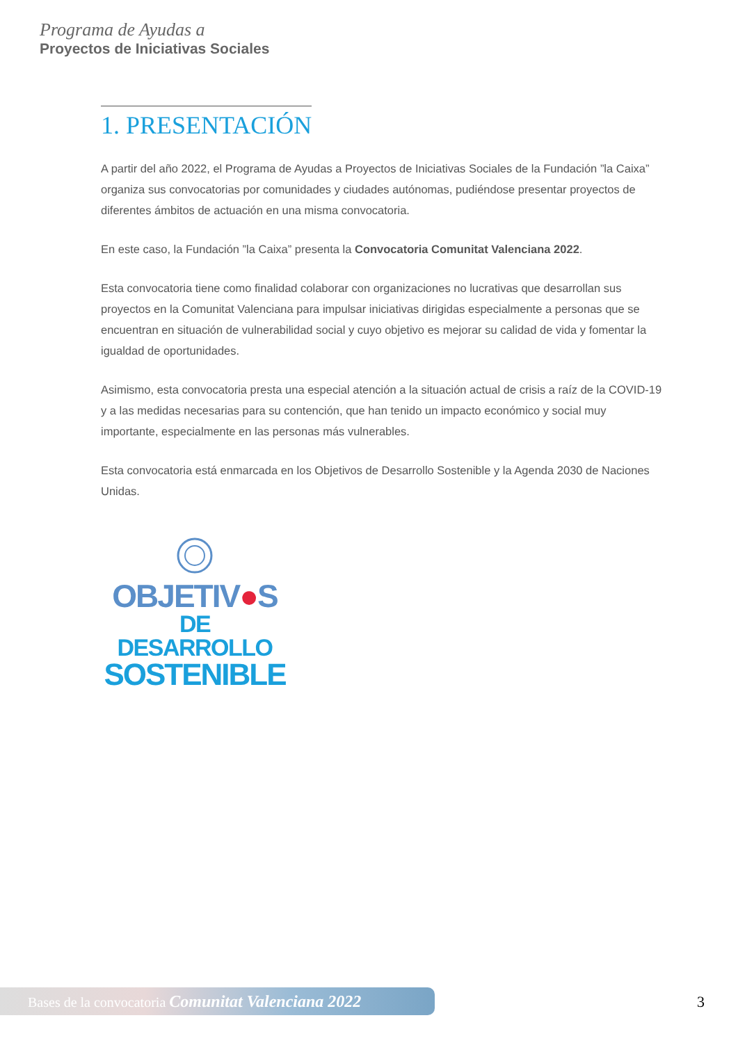Programa de Ayudas a
Proyectos de Iniciativas Sociales
1. PRESENTACIÓN
A partir del año 2022, el Programa de Ayudas a Proyectos de Iniciativas Sociales de la Fundación ”la Caixa” organiza sus convocatorias por comunidades y ciudades autónomas, pudiéndose presentar proyectos de diferentes ámbitos de actuación en una misma convocatoria.
En este caso, la Fundación ”la Caixa” presenta la Convocatoria Comunitat Valenciana 2022.
Esta convocatoria tiene como finalidad colaborar con organizaciones no lucrativas que desarrollan sus proyectos en la Comunitat Valenciana para impulsar iniciativas dirigidas especialmente a personas que se encuentran en situación de vulnerabilidad social y cuyo objetivo es mejorar su calidad de vida y fomentar la igualdad de oportunidades.
Asimismo, esta convocatoria presta una especial atención a la situación actual de crisis a raíz de la COVID-19 y a las medidas necesarias para su contención, que han tenido un impacto económico y social muy importante, especialmente en las personas más vulnerables.
Esta convocatoria está enmarcada en los Objetivos de Desarrollo Sostenible y la Agenda 2030 de Naciones Unidas.
OBJETIV●S
DE DESARROLLO
SOSTENIBLE
Bases de la convocatoria Comunitat Valenciana 2022 3